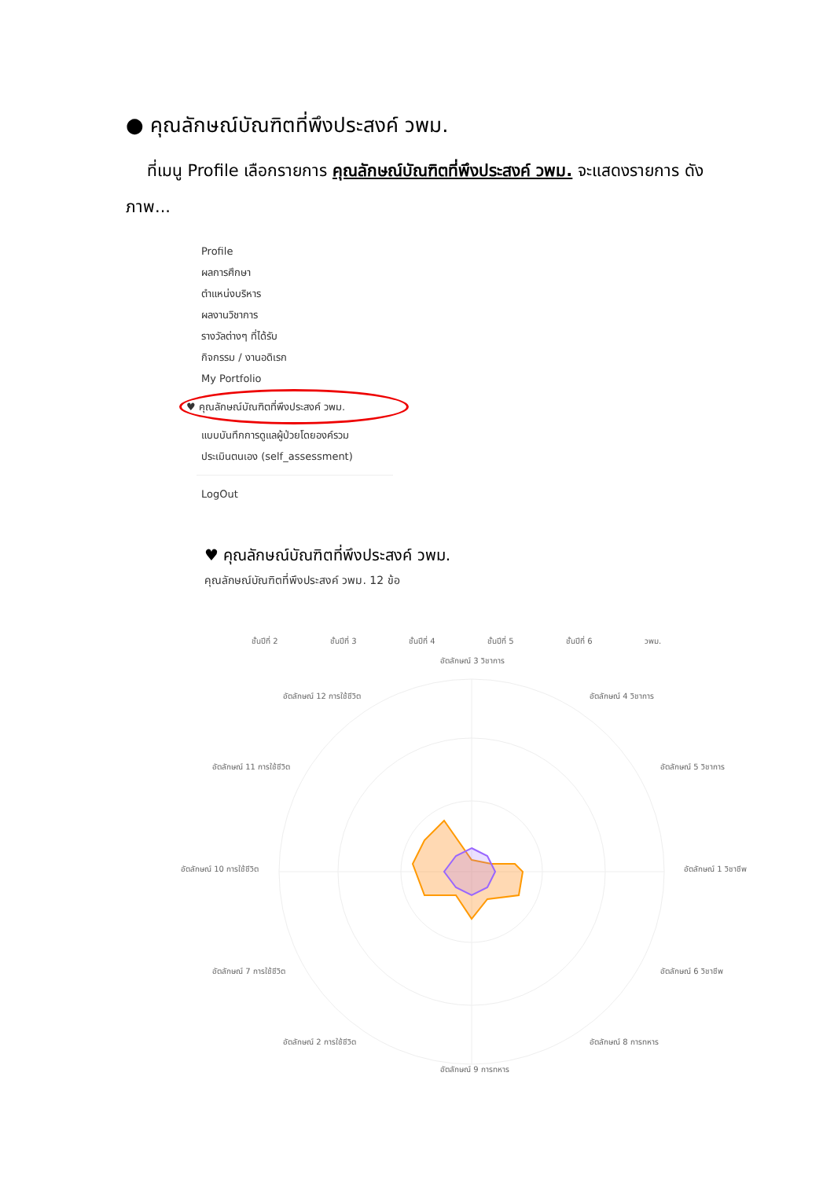● คุณลักษณ์บัณฑิตที่พึงประสงค์ วพม.
ที่เมนู Profile เลือกรายการ คุณลักษณ์บัณฑิตที่พึงประสงค์ วพม. จะแสดงรายการ ดังภาพ...
Profile
ผลการศึกษา
ตำแหน่งบริหาร
ผลงานวิชาการ
รางวัลต่างๆ ที่ได้รับ
กิจกรรม / งานอดิเรก
My Portfolio
♥ คุณลักษณ์บัณฑิตที่พึงประสงค์ วพม.
แบบบันทึกการดูแลผู้ป่วยโดยองค์รวม
ประเมินตนเอง (self_assessment)
LogOut
♥ คุณลักษณ์บัณฑิตที่พึงประสงค์ วพม.
คุณลักษณ์บัณฑิตที่พึงประสงค์ วพม. 12 ข้อ
ชั้นปีที่ 2
ชั้นปีที่ 3
ชั้นปีที่ 4
ชั้นปีที่ 5
ชั้นปีที่ 6
วพม.
อัตลักษณ์ 3 วิชาการ
อัตลักษณ์ 12 การใช้ชีวิต
อัตลักษณ์ 4 วิชาการ
อัตลักษณ์ 11 การใช้ชีวิต
อัตลักษณ์ 5 วิชาการ
อัตลักษณ์ 10 การใช้ชีวิต
อัตลักษณ์ 1 วิชาชีพ
อัตลักษณ์ 7 การใช้ชีวิต
อัตลักษณ์ 6 วิชาชีพ
อัตลักษณ์ 2 การใช้ชีวิต
อัตลักษณ์ 8 การทหาร
อัตลักษณ์ 9 การทหาร